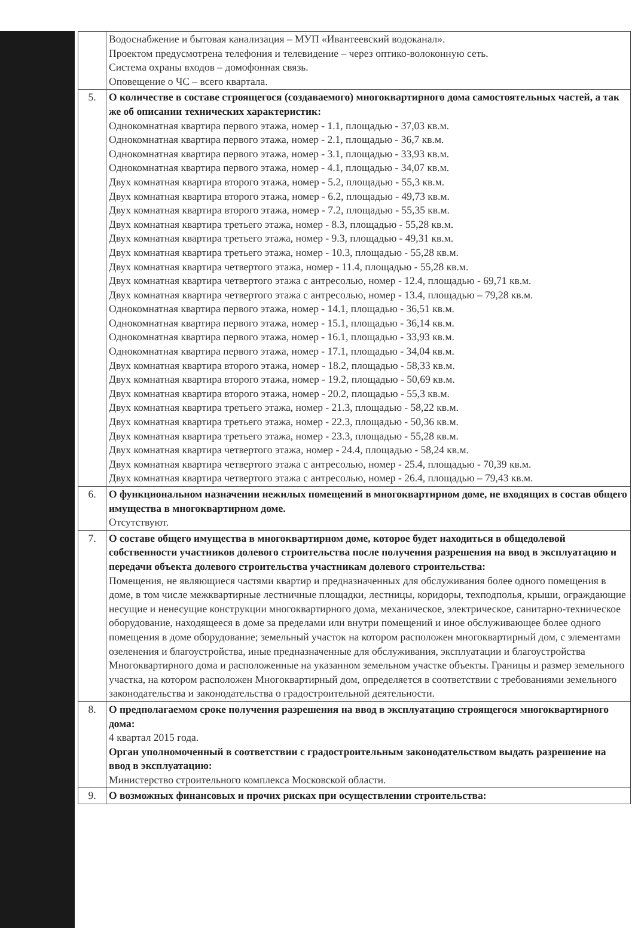| | Водоснабжение и бытовая канализация – МУП «Ивантеевский водоканал». Проектом предусмотрена телефония и телевидение – через оптико-волоконную сеть. Система охраны входов – домофонная связь. Оповещение о ЧС – всего квартала. |
| 5. | О количестве в составе строящегося (создаваемого) многоквартирного дома самостоятельных частей, а так же об описании технических характеристик: Однокомнатная квартира первого этажа, номер - 1.1, площадью - 37,03 кв.м. Однокомнатная квартира первого этажа, номер - 2.1, площадью - 36,7 кв.м. Однокомнатная квартира первого этажа, номер - 3.1, площадью - 33,93 кв.м. Однокомнатная квартира первого этажа, номер - 4.1, площадью - 34,07 кв.м. Двух комнатная квартира второго этажа, номер - 5.2, площадью - 55,3 кв.м. Двух комнатная квартира второго этажа, номер - 6.2, площадью - 49,73 кв.м. Двух комнатная квартира второго этажа, номер - 7.2, площадью - 55,35 кв.м. Двух комнатная квартира третьего этажа, номер - 8.3, площадью - 55,28 кв.м. Двух комнатная квартира третьего этажа, номер - 9.3, площадью - 49,31 кв.м. Двух комнатная квартира третьего этажа, номер - 10.3, площадью - 55,28 кв.м. Двух комнатная квартира четвертого этажа, номер - 11.4, площадью - 55,28 кв.м. Двух комнатная квартира четвертого этажа с антресолью, номер - 12.4, площадью - 69,71 кв.м. Двух комнатная квартира четвертого этажа с антресолью, номер - 13.4, площадью – 79,28 кв.м. Однокомнатная квартира первого этажа, номер - 14.1, площадью - 36,51 кв.м. Однокомнатная квартира первого этажа, номер - 15.1, площадью - 36,14 кв.м. Однокомнатная квартира первого этажа, номер - 16.1, площадью - 33,93 кв.м. Однокомнатная квартира первого этажа, номер - 17.1, площадью - 34,04 кв.м. Двух комнатная квартира второго этажа, номер - 18.2, площадью - 58,33 кв.м. Двух комнатная квартира второго этажа, номер - 19.2, площадью - 50,69 кв.м. Двух комнатная квартира второго этажа, номер - 20.2, площадью - 55,3 кв.м. Двух комнатная квартира третьего этажа, номер - 21.3, площадью - 58,22 кв.м. Двух комнатная квартира третьего этажа, номер - 22.3, площадью - 50,36 кв.м. Двух комнатная квартира третьего этажа, номер - 23.3, площадью - 55,28 кв.м. Двух комнатная квартира четвертого этажа, номер - 24.4, площадью - 58,24 кв.м. Двух комнатная квартира четвертого этажа с антресолью, номер - 25.4, площадью - 70,39 кв.м. Двух комнатная квартира четвертого этажа с антресолью, номер - 26.4, площадью – 79,43 кв.м. |
| 6. | О функциональном назначении нежилых помещений в многоквартирном доме, не входящих в состав общего имущества в многоквартирном доме. Отсутствуют. |
| 7. | О составе общего имущества в многоквартирном доме, которое будет находиться в общедолевой собственности участников долевого строительства после получения разрешения на ввод в эксплуатацию и передачи объекта долевого строительства участникам долевого строительства: Помещения, не являющиеся частями квартир и предназначенных для обслуживания более одного помещения в доме, в том числе межквартирные лестничные площадки, лестницы, коридоры, техподполья, крыши, ограждающие несущие и ненесущие конструкции многоквартирного дома, механическое, электрическое, санитарно-техническое оборудование, находящееся в доме за пределами или внутри помещений и иное обслуживающее более одного помещения в доме оборудование; земельный участок на котором расположен многоквартирный дом, с элементами озеленения и благоустройства, иные предназначенные для обслуживания, эксплуатации и благоустройства Многоквартирного дома и расположенные на указанном земельном участке объекты. Границы и размер земельного участка, на котором расположен Многоквартирный дом, определяется в соответствии с требованиями земельного законодательства и законодательства о градостроительной деятельности. |
| 8. | О предполагаемом сроке получения разрешения на ввод в эксплуатацию строящегося многоквартирного дома: 4 квартал 2015 года. Орган уполномоченный в соответствии с градостроительным законодательством выдать разрешение на ввод в эксплуатацию: Министерство строительного комплекса Московской области. |
| 9. | О возможных финансовых и прочих рисках при осуществлении строительства: |